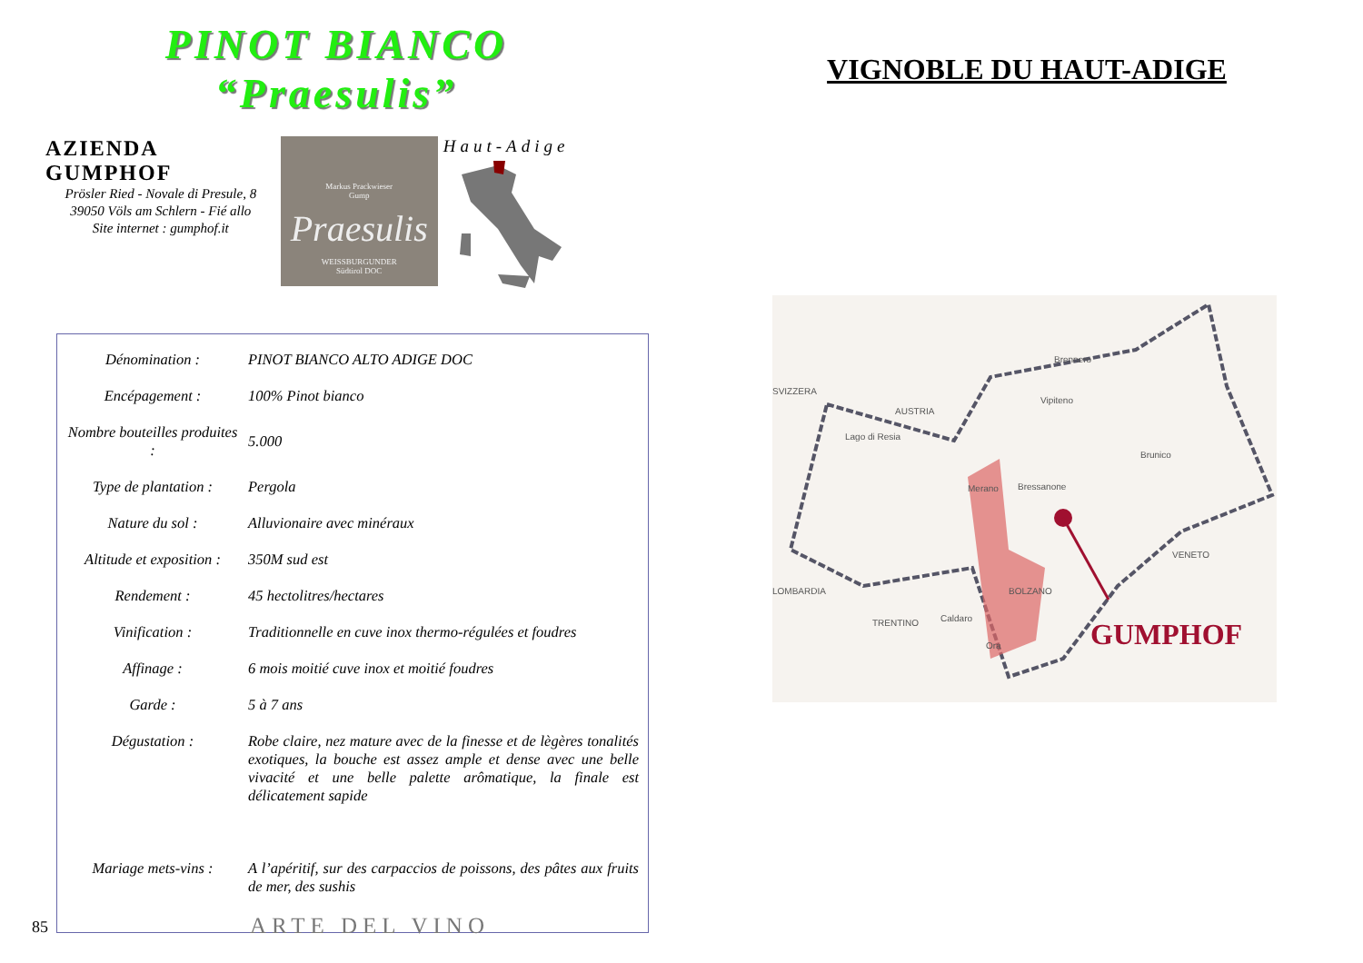PINOT BIANCO
“Praesulis”
AZIENDA GUMPHOF
Prösler Ried - Novale di Presule, 8
39050 Völs am Schlern - Fié allo
Site internet : gumphof.it
Markus Prackwieser
Gump
Praesulis
WEISSBURGUNDER
Südtirol DOC
Haut-Adige
| Dénomination : | PINOT BIANCO ALTO ADIGE DOC |
| Encépagement : | 100% Pinot bianco |
| Nombre bouteilles produites : | 5.000 |
| Type de plantation : | Pergola |
| Nature du sol : | Alluvionaire avec minéraux |
| Altitude et exposition : | 350M sud est |
| Rendement : | 45 hectolitres/hectares |
| Vinification : | Traditionnelle en cuve inox thermo-régulées et foudres |
| Affinage : | 6 mois moitié cuve inox et moitié foudres |
| Garde : | 5 à 7 ans |
| Dégustation : | Robe claire, nez mature avec de la finesse et de lègères tonalités exotiques, la bouche est assez ample et dense avec une belle vivacité et une belle palette arômatique, la finale est délicatement sapide |
| Mariage mets-vins : | A l’apéritif, sur des carpaccios de poissons, des pâtes aux fruits de mer, des sushis |
85 ARTE DEL VINO
VIGNOBLE DU HAUT-ADIGE
SVIZZERA
AUSTRIA
Brennero
Vipiteno
Lago di Resia
Brunico
Bressanone Merano
VENETO
LOMBARDIA BOLZANO
Caldaro TRENTINO
Ora GUMPHOF